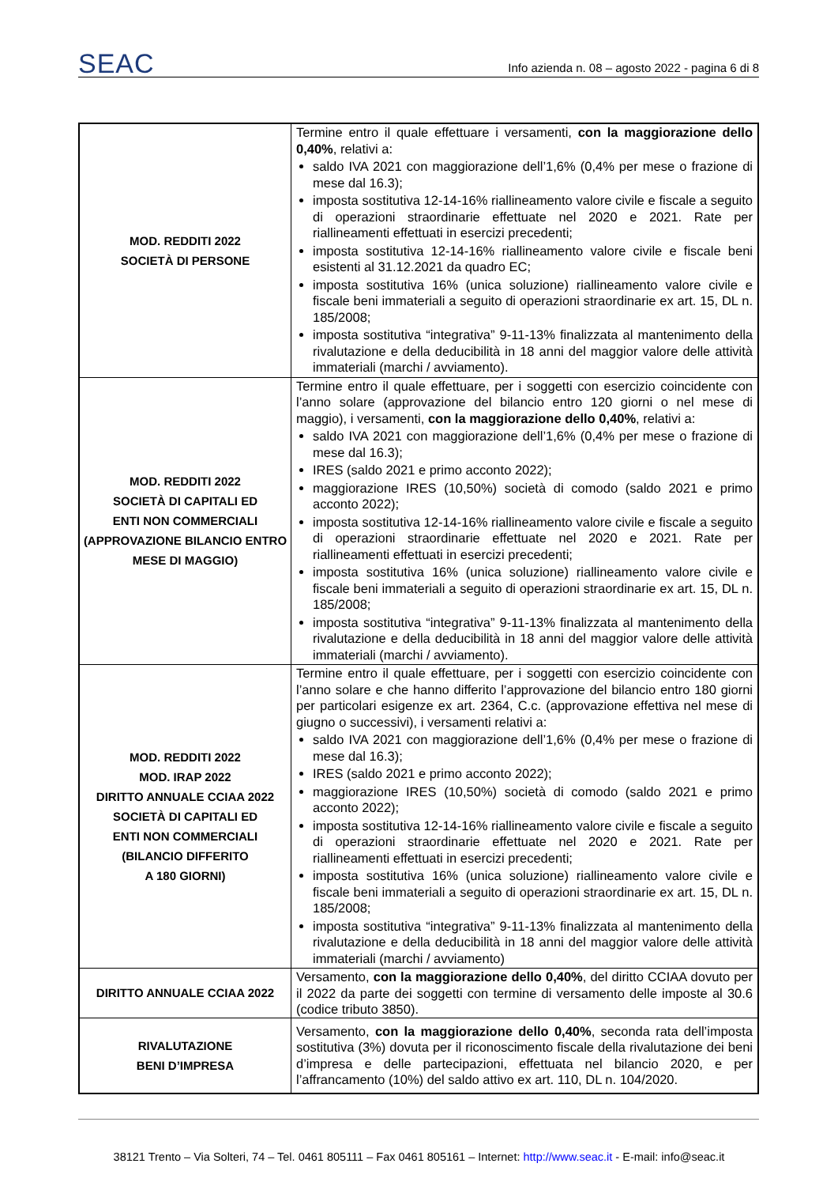SEAC Info azienda n. 08 – agosto 2022 - pagina 6 di 8
| MOD. REDDITI 2022 SOCIETÀ DI PERSONE | Termine entro il quale effettuare i versamenti, con la maggiorazione dello 0,40% , relativi a: saldo IVA 2021 con maggiorazione dell’1,6% (0,4% per mese o frazione di mese dal 16.3); imposta sostitutiva 12-14-16% riallineamento valore civile e fiscale a seguito di operazioni straordinarie effettuate nel 2020 e 2021. Rate per riallineamenti effettuati in esercizi precedenti; imposta sostitutiva 12-14-16% riallineamento valore civile e fiscale beni esistenti al 31.12.2021 da quadro EC; imposta sostitutiva 16% (unica soluzione) riallineamento valore civile e fiscale beni immateriali a seguito di operazioni straordinarie ex art. 15, DL n. 185/2008; imposta sostitutiva “integrativa” 9-11-13% finalizzata al mantenimento della rivalutazione e della deducibilità in 18 anni del maggior valore delle attività immateriali (marchi / avviamento). |
| MOD. REDDITI 2022 SOCIETÀ DI CAPITALI ED ENTI NON COMMERCIALI (APPROVAZIONE BILANCIO ENTRO MESE DI MAGGIO) | Termine entro il quale effettuare, per i soggetti con esercizio coincidente con l’anno solare (approvazione del bilancio entro 120 giorni o nel mese di maggio), i versamenti, con la maggiorazione dello 0,40% , relativi a: saldo IVA 2021 con maggiorazione dell’1,6% (0,4% per mese o frazione di mese dal 16.3); IRES (saldo 2021 e primo acconto 2022); maggiorazione IRES (10,50%) società di comodo (saldo 2021 e primo acconto 2022); imposta sostitutiva 12-14-16% riallineamento valore civile e fiscale a seguito di operazioni straordinarie effettuate nel 2020 e 2021. Rate per riallineamenti effettuati in esercizi precedenti; imposta sostitutiva 16% (unica soluzione) riallineamento valore civile e fiscale beni immateriali a seguito di operazioni straordinarie ex art. 15, DL n. 185/2008; imposta sostitutiva “integrativa” 9-11-13% finalizzata al mantenimento della rivalutazione e della deducibilità in 18 anni del maggior valore delle attività immateriali (marchi / avviamento). |
| MOD. REDDITI 2022 MOD. IRAP 2022 DIRITTO ANNUALE CCIAA 2022 SOCIETÀ DI CAPITALI ED ENTI NON COMMERCIALI (BILANCIO DIFFERITO A 180 GIORNI) | Termine entro il quale effettuare, per i soggetti con esercizio coincidente con l’anno solare e che hanno differito l’approvazione del bilancio entro 180 giorni per particolari esigenze ex art. 2364, C.c. (approvazione effettiva nel mese di giugno o successivi), i versamenti relativi a: saldo IVA 2021 con maggiorazione dell’1,6% (0,4% per mese o frazione di mese dal 16.3); IRES (saldo 2021 e primo acconto 2022); maggiorazione IRES (10,50%) società di comodo (saldo 2021 e primo acconto 2022); imposta sostitutiva 12-14-16% riallineamento valore civile e fiscale a seguito di operazioni straordinarie effettuate nel 2020 e 2021. Rate per riallineamenti effettuati in esercizi precedenti; imposta sostitutiva 16% (unica soluzione) riallineamento valore civile e fiscale beni immateriali a seguito di operazioni straordinarie ex art. 15, DL n. 185/2008; imposta sostitutiva “integrativa” 9-11-13% finalizzata al mantenimento della rivalutazione e della deducibilità in 18 anni del maggior valore delle attività immateriali (marchi / avviamento) |
| DIRITTO ANNUALE CCIAA 2022 | Versamento, con la maggiorazione dello 0,40% , del diritto CCIAA dovuto per il 2022 da parte dei soggetti con termine di versamento delle imposte al 30.6 (codice tributo 3850). |
| RIVALUTAZIONE BENI D’IMPRESA | Versamento, con la maggiorazione dello 0,40% , seconda rata dell’imposta sostitutiva (3%) dovuta per il riconoscimento fiscale della rivalutazione dei beni d’impresa e delle partecipazioni, effettuata nel bilancio 2020, e per l’affrancamento (10%) del saldo attivo ex art. 110, DL n. 104/2020. |
38121 Trento – Via Solteri, 74 – Tel. 0461 805111 – Fax 0461 805161 – Internet: http://www.seac.it - E-mail: info@seac.it